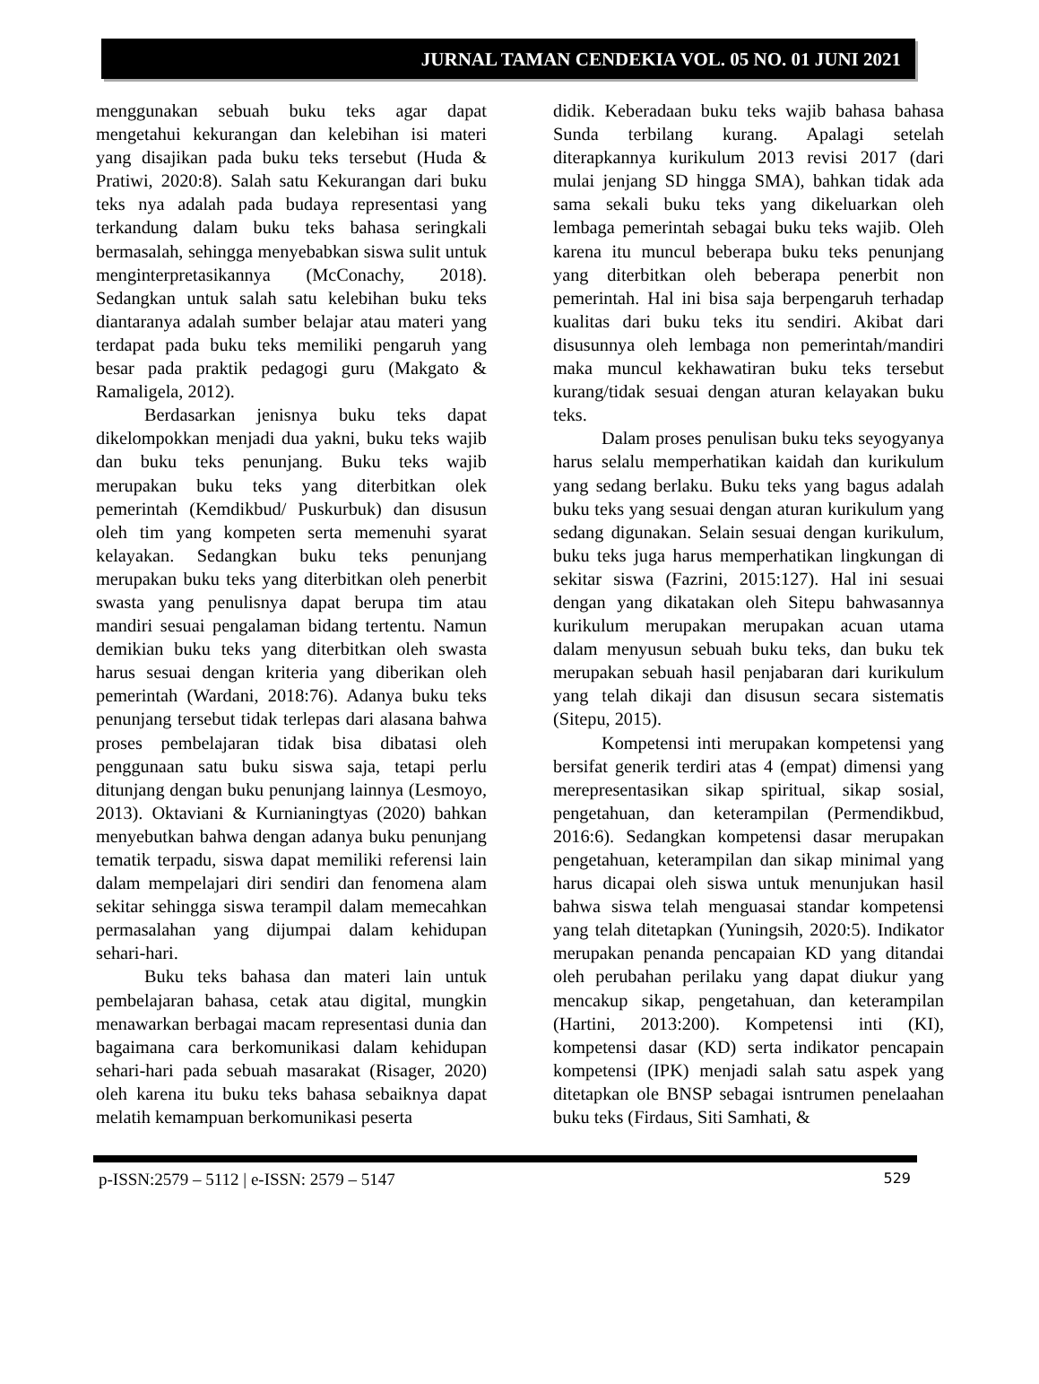JURNAL TAMAN CENDEKIA VOL. 05 NO. 01 JUNI 2021
menggunakan sebuah buku teks agar dapat mengetahui kekurangan dan kelebihan isi materi yang disajikan pada buku teks tersebut (Huda & Pratiwi, 2020:8). Salah satu Kekurangan dari buku teks nya adalah pada budaya representasi yang terkandung dalam buku teks bahasa seringkali bermasalah, sehingga menyebabkan siswa sulit untuk menginterpretasikannya (McConachy, 2018). Sedangkan untuk salah satu kelebihan buku teks diantaranya adalah sumber belajar atau materi yang terdapat pada buku teks memiliki pengaruh yang besar pada praktik pedagogi guru (Makgato & Ramaligela, 2012).
Berdasarkan jenisnya buku teks dapat dikelompokkan menjadi dua yakni, buku teks wajib dan buku teks penunjang. Buku teks wajib merupakan buku teks yang diterbitkan olek pemerintah (Kemdikbud/ Puskurbuk) dan disusun oleh tim yang kompeten serta memenuhi syarat kelayakan. Sedangkan buku teks penunjang merupakan buku teks yang diterbitkan oleh penerbit swasta yang penulisnya dapat berupa tim atau mandiri sesuai pengalaman bidang tertentu. Namun demikian buku teks yang diterbitkan oleh swasta harus sesuai dengan kriteria yang diberikan oleh pemerintah (Wardani, 2018:76). Adanya buku teks penunjang tersebut tidak terlepas dari alasana bahwa proses pembelajaran tidak bisa dibatasi oleh penggunaan satu buku siswa saja, tetapi perlu ditunjang dengan buku penunjang lainnya (Lesmoyo, 2013). Oktaviani & Kurnianingtyas (2020) bahkan menyebutkan bahwa dengan adanya buku penunjang tematik terpadu, siswa dapat memiliki referensi lain dalam mempelajari diri sendiri dan fenomena alam sekitar sehingga siswa terampil dalam memecahkan permasalahan yang dijumpai dalam kehidupan sehari-hari.
Buku teks bahasa dan materi lain untuk pembelajaran bahasa, cetak atau digital, mungkin menawarkan berbagai macam representasi dunia dan bagaimana cara berkomunikasi dalam kehidupan sehari-hari pada sebuah masarakat (Risager, 2020) oleh karena itu buku teks bahasa sebaiknya dapat melatih kemampuan berkomunikasi peserta
didik. Keberadaan buku teks wajib bahasa bahasa Sunda terbilang kurang. Apalagi setelah diterapkannya kurikulum 2013 revisi 2017 (dari mulai jenjang SD hingga SMA), bahkan tidak ada sama sekali buku teks yang dikeluarkan oleh lembaga pemerintah sebagai buku teks wajib. Oleh karena itu muncul beberapa buku teks penunjang yang diterbitkan oleh beberapa penerbit non pemerintah. Hal ini bisa saja berpengaruh terhadap kualitas dari buku teks itu sendiri. Akibat dari disusunnya oleh lembaga non pemerintah/mandiri maka muncul kekhawatiran buku teks tersebut kurang/tidak sesuai dengan aturan kelayakan buku teks.
Dalam proses penulisan buku teks seyogyanya harus selalu memperhatikan kaidah dan kurikulum yang sedang berlaku. Buku teks yang bagus adalah buku teks yang sesuai dengan aturan kurikulum yang sedang digunakan. Selain sesuai dengan kurikulum, buku teks juga harus memperhatikan lingkungan di sekitar siswa (Fazrini, 2015:127). Hal ini sesuai dengan yang dikatakan oleh Sitepu bahwasannya kurikulum merupakan merupakan acuan utama dalam menyusun sebuah buku teks, dan buku tek merupakan sebuah hasil penjabaran dari kurikulum yang telah dikaji dan disusun secara sistematis (Sitepu, 2015).
Kompetensi inti merupakan kompetensi yang bersifat generik terdiri atas 4 (empat) dimensi yang merepresentasikan sikap spiritual, sikap sosial, pengetahuan, dan keterampilan (Permendikbud, 2016:6). Sedangkan kompetensi dasar merupakan pengetahuan, keterampilan dan sikap minimal yang harus dicapai oleh siswa untuk menunjukan hasil bahwa siswa telah menguasai standar kompetensi yang telah ditetapkan (Yuningsih, 2020:5). Indikator merupakan penanda pencapaian KD yang ditandai oleh perubahan perilaku yang dapat diukur yang mencakup sikap, pengetahuan, dan keterampilan (Hartini, 2013:200). Kompetensi inti (KI), kompetensi dasar (KD) serta indikator pencapain kompetensi (IPK) menjadi salah satu aspek yang ditetapkan ole BNSP sebagai isntrumen penelaahan buku teks (Firdaus, Siti Samhati, &
p-ISSN:2579 – 5112 | e-ISSN: 2579 – 5147 529